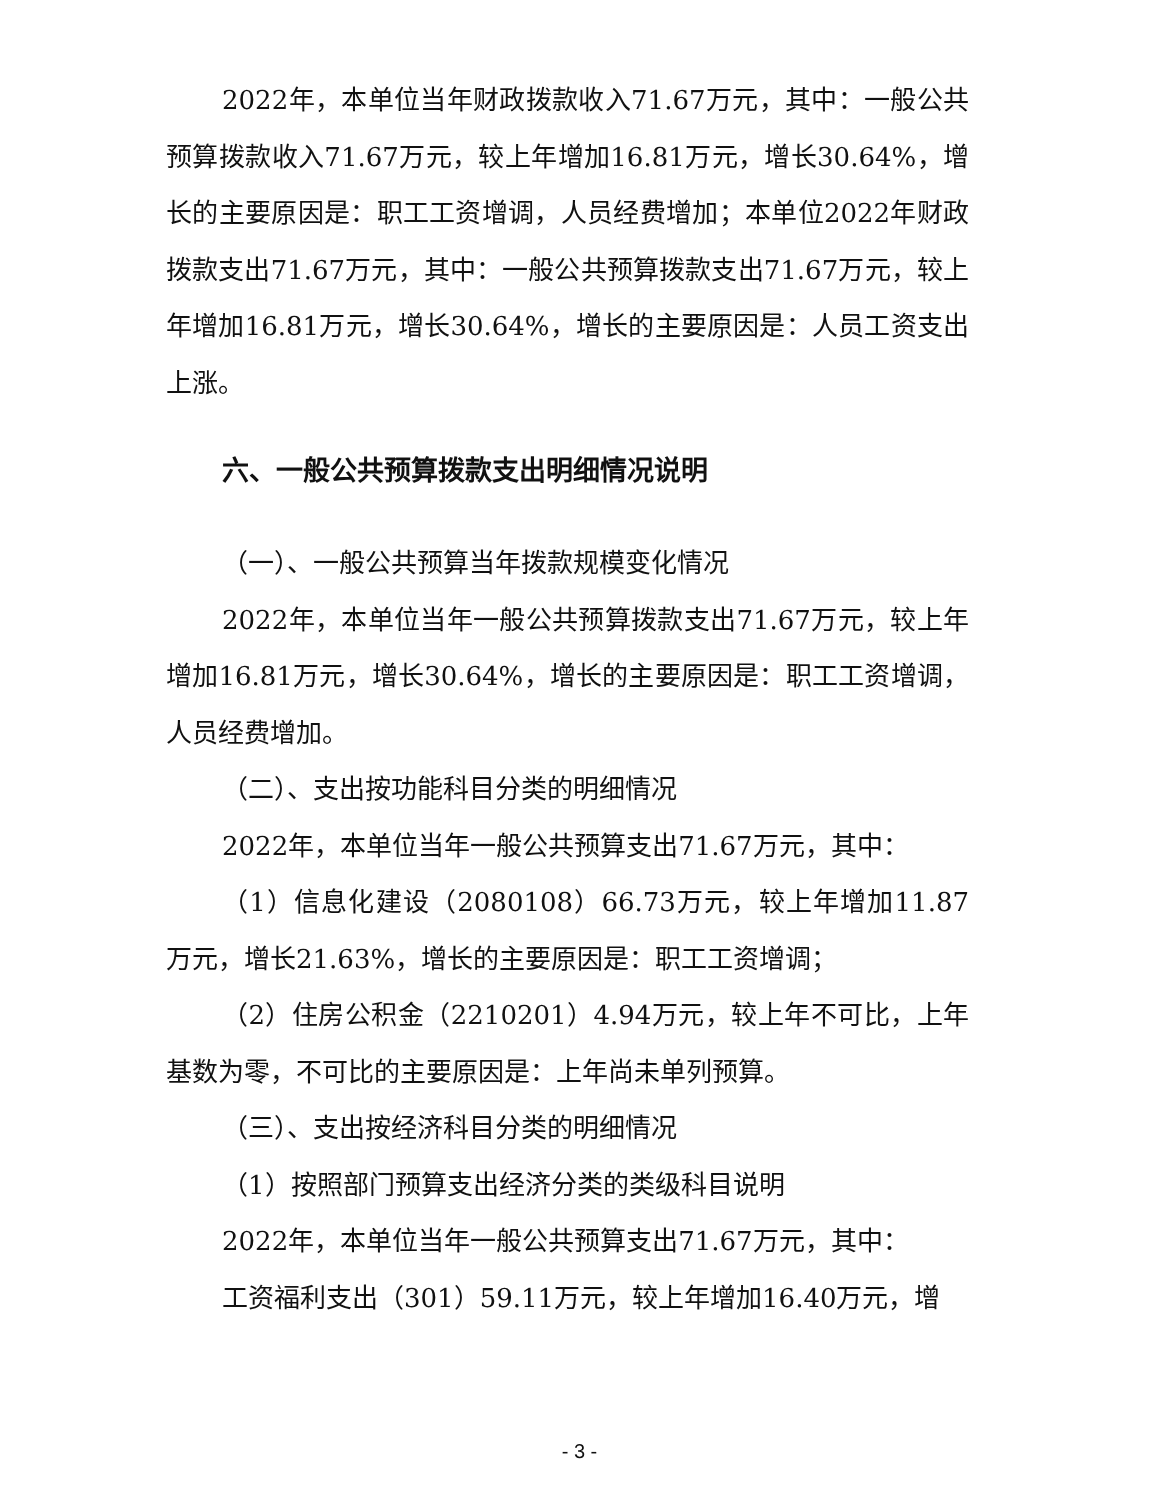2022年，本单位当年财政拨款收入71.67万元，其中：一般公共预算拨款收入71.67万元，较上年增加16.81万元，增长30.64%，增长的主要原因是：职工工资增调，人员经费增加；本单位2022年财政拨款支出71.67万元，其中：一般公共预算拨款支出71.67万元，较上年增加16.81万元，增长30.64%，增长的主要原因是：人员工资支出上涨。
六、一般公共预算拨款支出明细情况说明
（一）、一般公共预算当年拨款规模变化情况
2022年，本单位当年一般公共预算拨款支出71.67万元，较上年增加16.81万元，增长30.64%，增长的主要原因是：职工工资增调，人员经费增加。
（二）、支出按功能科目分类的明细情况
2022年，本单位当年一般公共预算支出71.67万元，其中：
（1）信息化建设（2080108）66.73万元，较上年增加11.87万元，增长21.63%，增长的主要原因是：职工工资增调；
（2）住房公积金（2210201）4.94万元，较上年不可比，上年基数为零，不可比的主要原因是：上年尚未单列预算。
（三）、支出按经济科目分类的明细情况
（1）按照部门预算支出经济分类的类级科目说明
2022年，本单位当年一般公共预算支出71.67万元，其中：
工资福利支出（301）59.11万元，较上年增加16.40万元，增
- 3 -